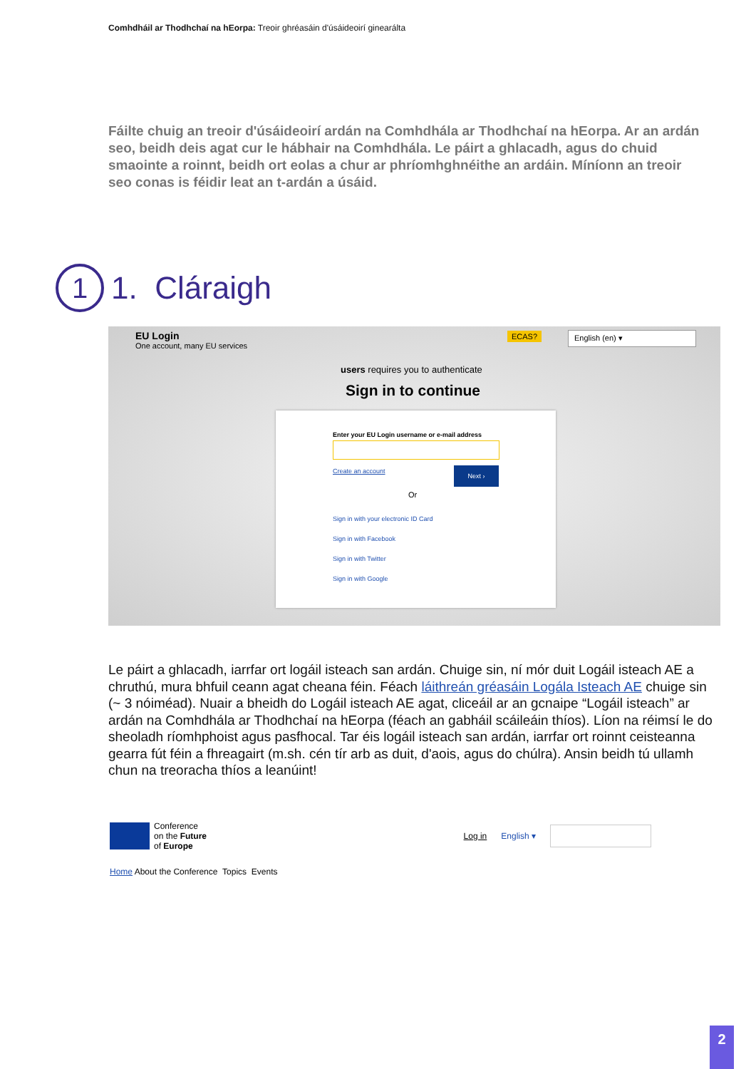Comhdháil ar Thodhchaí na hEorpa: Treoir ghréasáin d'úsáideoirí ginearálta
Fáilte chuig an treoir d'úsáideoirí ardán na Comhdhála ar Thodhchaí na hEorpa. Ar an ardán seo, beidh deis agat cur le hábhair na Comhdhála. Le páirt a ghlacadh, agus do chuid smaointe a roinnt, beidh ort eolas a chur ar phríomhghnéithe an ardáin. Míníonn an treoir seo conas is féidir leat an t-ardán a úsáid.
1
1. Cláraigh
EU Login
One account, many EU services
ECAS? English (en) ▾
users requires you to authenticate
Sign in to continue
Enter your EU Login username or e-mail address
Create an account Next ›
Or
Sign in with your electronic ID Card
Sign in with Facebook
Sign in with Twitter
Sign in with Google
Le páirt a ghlacadh, iarrfar ort logáil isteach san ardán. Chuige sin, ní mór duit Logáil isteach AE a chruthú, mura bhfuil ceann agat cheana féin. Féach láithreán gréasáin Logála Isteach AE chuige sin (~ 3 nóiméad). Nuair a bheidh do Logáil isteach AE agat, cliceáil ar an gcnaipe “Logáil isteach” ar ardán na Comhdhála ar Thodhchaí na hEorpa (féach an gabháil scáileáin thíos). Líon na réimsí le do sheoladh ríomhphoist agus pasfhocal. Tar éis logáil isteach san ardán, iarrfar ort roinnt ceisteanna gearra fút féin a fhreagairt (m.sh. cén tír arb as duit, d'aois, agus do chúlra). Ansin beidh tú ullamh chun na treoracha thíos a leanúint!
Conference
on the Future
of Europe
Log in English ▾
Home About the Conference Topics Events
2